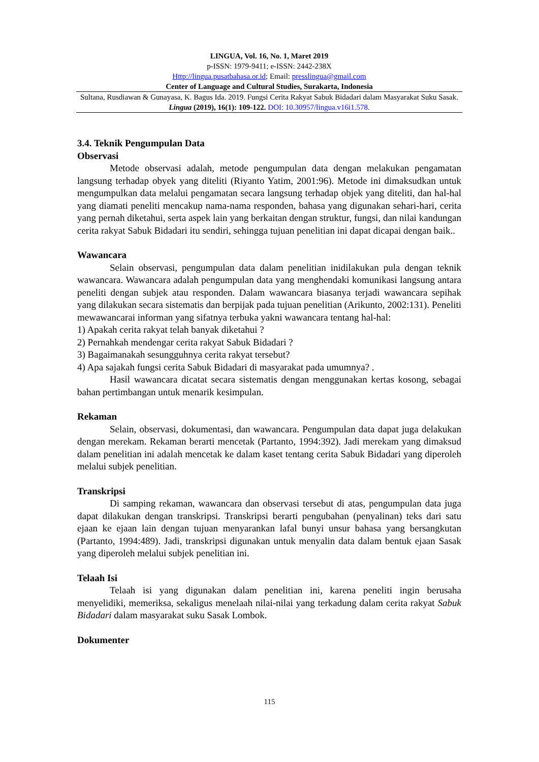LINGUA, Vol. 16, No. 1, Maret 2019
p-ISSN: 1979-9411; e-ISSN: 2442-238X
Http://lingua.pusatbahasa.or.id; Email: presslingua@gmail.com
Center of Language and Cultural Studies, Surakarta, Indonesia
Sultana, Rusdiawan & Gunayasa, K. Bagus Ida. 2019. Fungsi Cerita Rakyat Sabuk Bidadari dalam Masyarakat Suku Sasak. Lingua (2019), 16(1): 109-122. DOI: 10.30957/lingua.v16i1.578.
3.4. Teknik Pengumpulan Data
Observasi
Metode observasi adalah, metode pengumpulan data dengan melakukan pengamatan langsung terhadap obyek yang diteliti (Riyanto Yatim, 2001:96). Metode ini dimaksudkan untuk mengumpulkan data melalui pengamatan secara langsung terhadap objek yang diteliti, dan hal-hal yang diamati peneliti mencakup nama-nama responden, bahasa yang digunakan sehari-hari, cerita yang pernah diketahui, serta aspek lain yang berkaitan dengan struktur, fungsi, dan nilai kandungan cerita rakyat Sabuk Bidadari itu sendiri, sehingga tujuan penelitian ini dapat dicapai dengan baik..
Wawancara
Selain observasi, pengumpulan data dalam penelitian inidilakukan pula dengan teknik wawancara. Wawancara adalah pengumpulan data yang menghendaki komunikasi langsung antara peneliti dengan subjek atau responden. Dalam wawancara biasanya terjadi wawancara sepihak yang dilakukan secara sistematis dan berpijak pada tujuan penelitian (Arikunto, 2002:131). Peneliti mewawancarai informan yang sifatnya terbuka yakni wawancara tentang hal-hal:
1) Apakah cerita rakyat telah banyak diketahui ?
2) Pernahkah mendengar cerita rakyat Sabuk Bidadari ?
3) Bagaimanakah sesungguhnya cerita rakyat tersebut?
4) Apa sajakah fungsi cerita Sabuk Bidadari di masyarakat pada umumnya? .
Hasil wawancara dicatat secara sistematis dengan menggunakan kertas kosong, sebagai bahan pertimbangan untuk menarik kesimpulan.
Rekaman
Selain, observasi, dokumentasi, dan wawancara. Pengumpulan data dapat juga delakukan dengan merekam. Rekaman berarti mencetak (Partanto, 1994:392). Jadi merekam yang dimaksud dalam penelitian ini adalah mencetak ke dalam kaset tentang cerita Sabuk Bidadari yang diperoleh melalui subjek penelitian.
Transkripsi
Di samping rekaman, wawancara dan observasi tersebut di atas, pengumpulan data juga dapat dilakukan dengan transkripsi. Transkripsi berarti pengubahan (penyalinan) teks dari satu ejaan ke ejaan lain dengan tujuan menyarankan lafal bunyi unsur bahasa yang bersangkutan (Partanto, 1994:489). Jadi, transkripsi digunakan untuk menyalin data dalam bentuk ejaan Sasak yang diperoleh melalui subjek penelitian ini.
Telaah Isi
Telaah isi yang digunakan dalam penelitian ini, karena peneliti ingin berusaha menyelidiki, memeriksa, sekaligus menelaah nilai-nilai yang terkadung dalam cerita rakyat Sabuk Bidadari dalam masyarakat suku Sasak Lombok.
Dokumenter
115